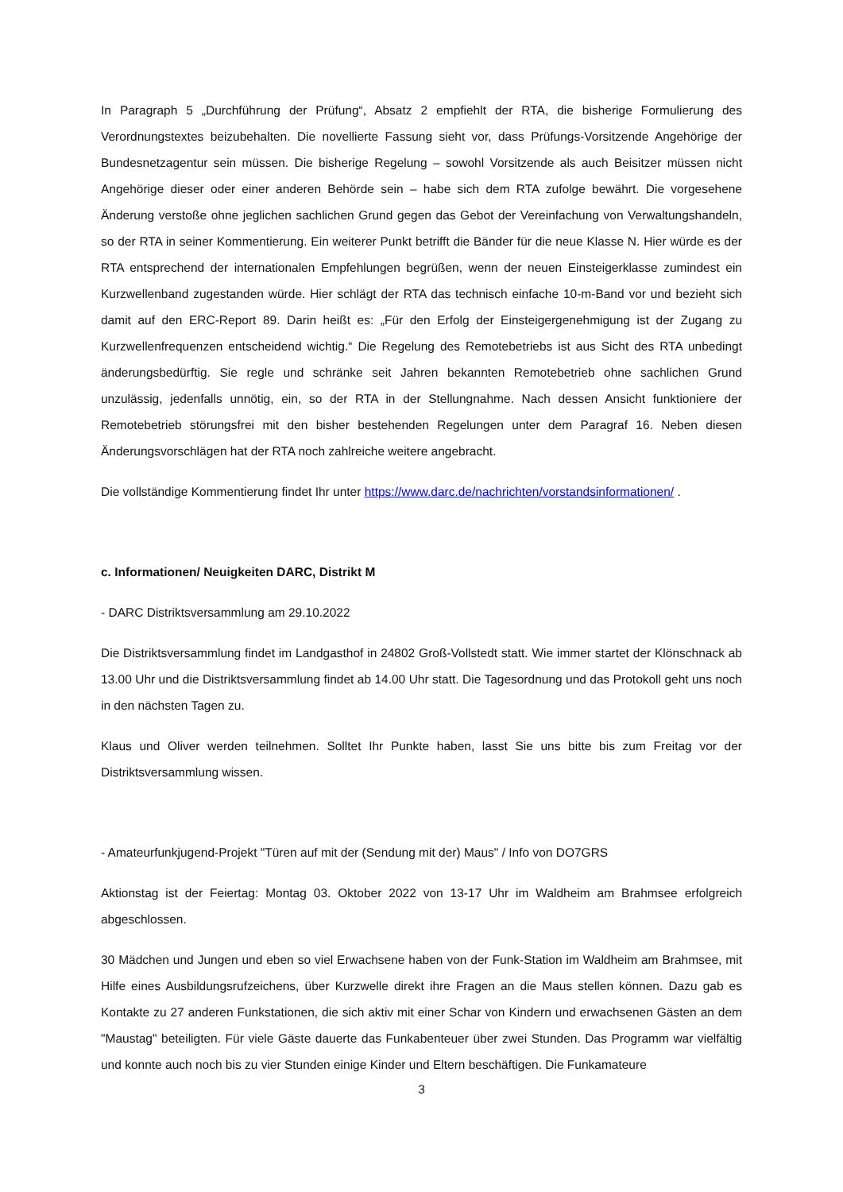In Paragraph 5 „Durchführung der Prüfung“, Absatz 2 empfiehlt der RTA, die bisherige Formulierung des Verordnungstextes beizubehalten. Die novellierte Fassung sieht vor, dass Prüfungs-Vorsitzende Angehörige der Bundesnetzagentur sein müssen. Die bisherige Regelung – sowohl Vorsitzende als auch Beisitzer müssen nicht Angehörige dieser oder einer anderen Behörde sein – habe sich dem RTA zufolge bewährt. Die vorgesehene Änderung verstoße ohne jeglichen sachlichen Grund gegen das Gebot der Vereinfachung von Verwaltungshandeln, so der RTA in seiner Kommentierung. Ein weiterer Punkt betrifft die Bänder für die neue Klasse N. Hier würde es der RTA entsprechend der internationalen Empfehlungen begrüßen, wenn der neuen Einsteigerklasse zumindest ein Kurzwellenband zugestanden würde. Hier schlägt der RTA das technisch einfache 10-m-Band vor und bezieht sich damit auf den ERC-Report 89. Darin heißt es: „Für den Erfolg der Einsteigergenehmigung ist der Zugang zu Kurzwellenfrequenzen entscheidend wichtig.“ Die Regelung des Remotebetriebs ist aus Sicht des RTA unbedingt änderungsbedürftig. Sie regle und schränke seit Jahren bekannten Remotebetrieb ohne sachlichen Grund unzulässig, jedenfalls unnötig, ein, so der RTA in der Stellungnahme. Nach dessen Ansicht funktioniere der Remotebetrieb störungsfrei mit den bisher bestehenden Regelungen unter dem Paragraf 16. Neben diesen Änderungsvorschlägen hat der RTA noch zahlreiche weitere angebracht.
Die vollständige Kommentierung findet Ihr unter https://www.darc.de/nachrichten/vorstandsinformationen/ .
c. Informationen/ Neuigkeiten DARC, Distrikt M
- DARC Distriktsversammlung am 29.10.2022
Die Distriktsversammlung findet im Landgasthof in 24802 Groß-Vollstedt statt. Wie immer startet der Klönschnack ab 13.00 Uhr und die Distriktsversammlung findet ab 14.00 Uhr statt. Die Tagesordnung und das Protokoll geht uns noch in den nächsten Tagen zu.
Klaus und Oliver werden teilnehmen. Solltet Ihr Punkte haben, lasst Sie uns bitte bis zum Freitag vor der Distriktsversammlung wissen.
- Amateurfunkjugend-Projekt "Türen auf mit der (Sendung mit der) Maus" / Info von DO7GRS
Aktionstag ist der Feiertag: Montag 03. Oktober 2022 von 13-17 Uhr im Waldheim am Brahmsee erfolgreich abgeschlossen.
30 Mädchen und Jungen und eben so viel Erwachsene haben von der Funk-Station im Waldheim am Brahmsee, mit Hilfe eines Ausbildungsrufzeichens, über Kurzwelle direkt ihre Fragen an die Maus stellen können. Dazu gab es Kontakte zu 27 anderen Funkstationen, die sich aktiv mit einer Schar von Kindern und erwachsenen Gästen an dem "Maustag" beteiligten. Für viele Gäste dauerte das Funkabenteuer über zwei Stunden. Das Programm war vielfältig und konnte auch noch bis zu vier Stunden einige Kinder und Eltern beschäftigen. Die Funkamateure
3